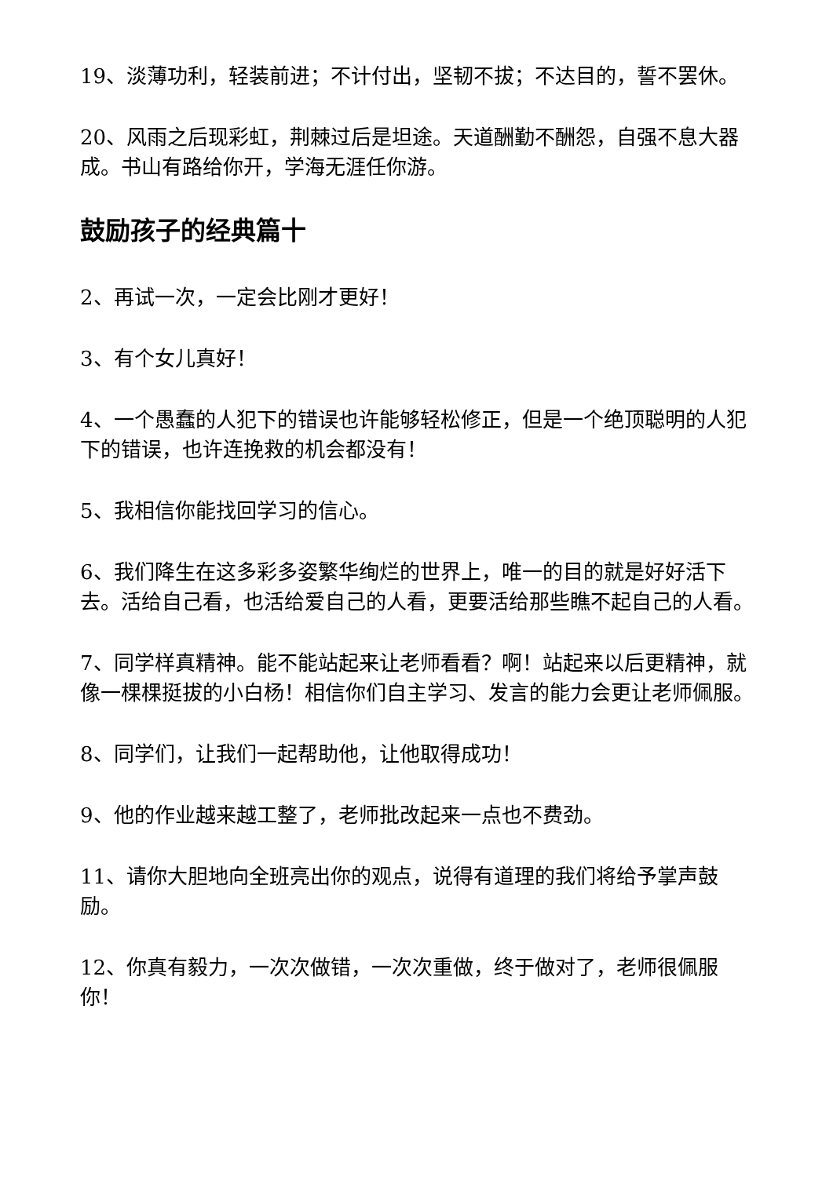19、淡薄功利，轻装前进；不计付出，坚韧不拔；不达目的，誓不罢休。
20、风雨之后现彩虹，荆棘过后是坦途。天道酬勤不酬怨，自强不息大器成。书山有路给你开，学海无涯任你游。
鼓励孩子的经典篇十
2、再试一次，一定会比刚才更好！
3、有个女儿真好！
4、一个愚蠢的人犯下的错误也许能够轻松修正，但是一个绝顶聪明的人犯下的错误，也许连挽救的机会都没有！
5、我相信你能找回学习的信心。
6、我们降生在这多彩多姿繁华绚烂的世界上，唯一的目的就是好好活下去。活给自己看，也活给爱自己的人看，更要活给那些瞧不起自己的人看。
7、同学样真精神。能不能站起来让老师看看？啊！站起来以后更精神，就像一棵棵挺拔的小白杨！相信你们自主学习、发言的能力会更让老师佩服。
8、同学们，让我们一起帮助他，让他取得成功！
9、他的作业越来越工整了，老师批改起来一点也不费劲。
11、请你大胆地向全班亮出你的观点，说得有道理的我们将给予掌声鼓励。
12、你真有毅力，一次次做错，一次次重做，终于做对了，老师很佩服你！